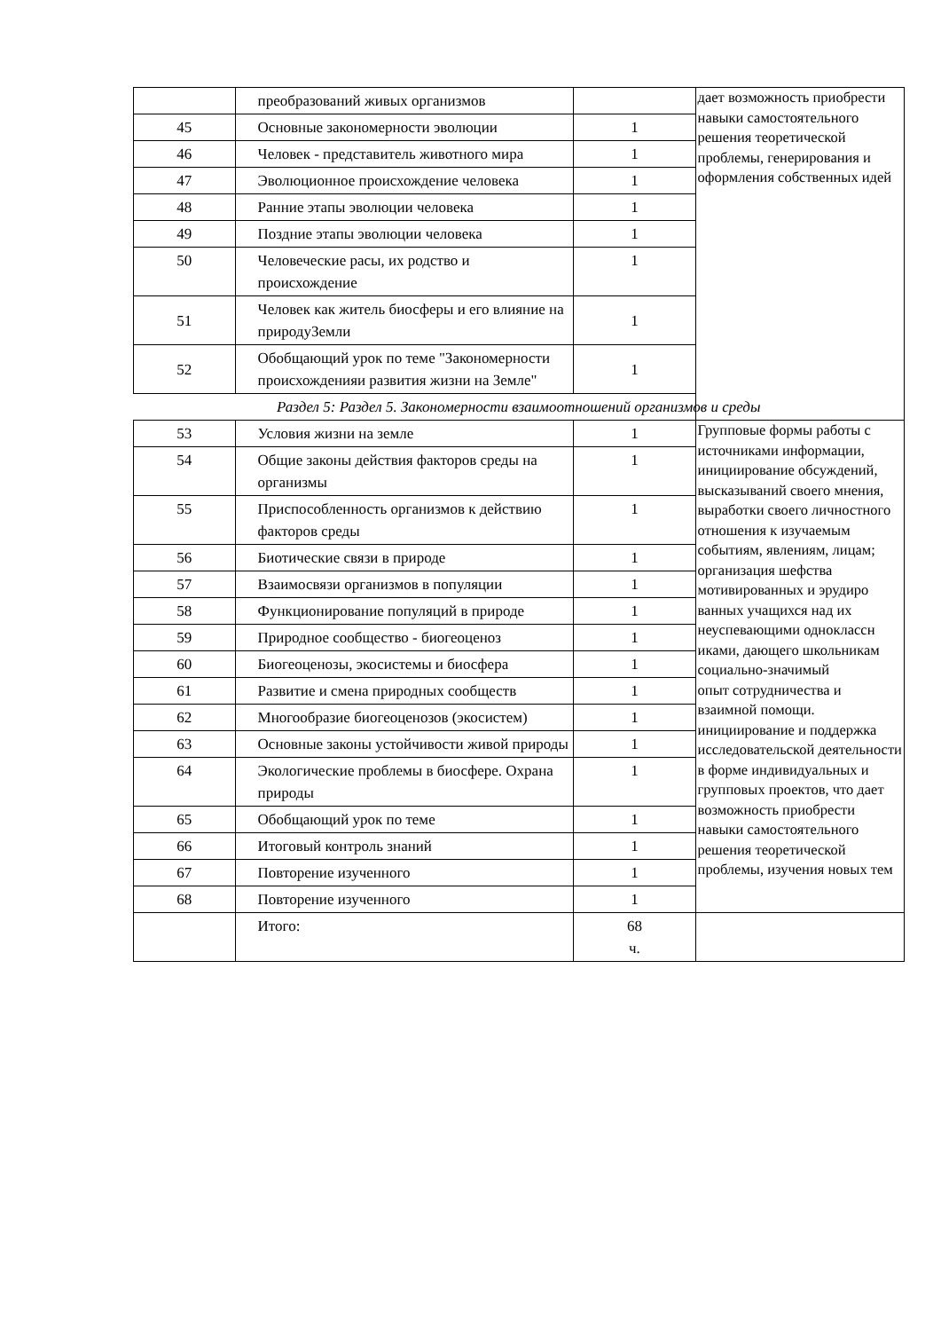| | преобразований живых организмов | | дает возможность приобрести навыки самостоятельного решения теоретической проблемы, генерирования и оформления собственных идей |
| 45 | Основные закономерности эволюции | 1 | |
| 46 | Человек - представитель животного мира | 1 | |
| 47 | Эволюционное происхождение человека | 1 | |
| 48 | Ранние этапы эволюции человека | 1 | |
| 49 | Поздние этапы эволюции человека | 1 | |
| 50 | Человеческие расы, их родство и происхождение | 1 | |
| 51 | Человек как житель биосферы и его влияние на природуЗемли | 1 | |
| 52 | Обобщающий урок по теме "Закономерности происхожденияи развития жизни на Земле" | 1 | |
| Раздел 5: Раздел 5. Закономерности взаимоотношений организмов и среды | | | |
| 53 | Условия жизни на земле | 1 | Групповые формы работы с источниками информации, инициирование обсуждений, высказываний своего мнения, выработки своего личностного отношения к изучаемым событиям, явлениям, лицам; организация шефства мотивированных и эрудиро ванных учащихся над их неуспевающими одноклассн иками, дающего школьникам социально-значимый опыт сотрудничества и взаимной помощи. инициирование и поддержка исследовательской деятельности в форме индивидуальных и групповых проектов, что дает возможность приобрести навыки самостоятельного решения теоретической проблемы, изучения новых тем |
| 54 | Общие законы действия факторов среды на организмы | 1 | |
| 55 | Приспособленность организмов к действию факторов среды | 1 | |
| 56 | Биотические связи в природе | 1 | |
| 57 | Взаимосвязи организмов в популяции | 1 | |
| 58 | Функционирование популяций в природе | 1 | |
| 59 | Природное сообщество - биогеоценоз | 1 | |
| 60 | Биогеоценозы, экосистемы и биосфера | 1 | |
| 61 | Развитие и смена природных сообществ | 1 | |
| 62 | Многообразие биогеоценозов (экосистем) | 1 | |
| 63 | Основные законы устойчивости живой природы | 1 | |
| 64 | Экологические проблемы в биосфере. Охрана природы | 1 | |
| 65 | Обобщающий урок по теме | 1 | |
| 66 | Итоговый контроль знаний | 1 | |
| 67 | Повторение изученного | 1 | |
| 68 | Повторение изученного | 1 | |
| | Итого: | 68 ч. | |